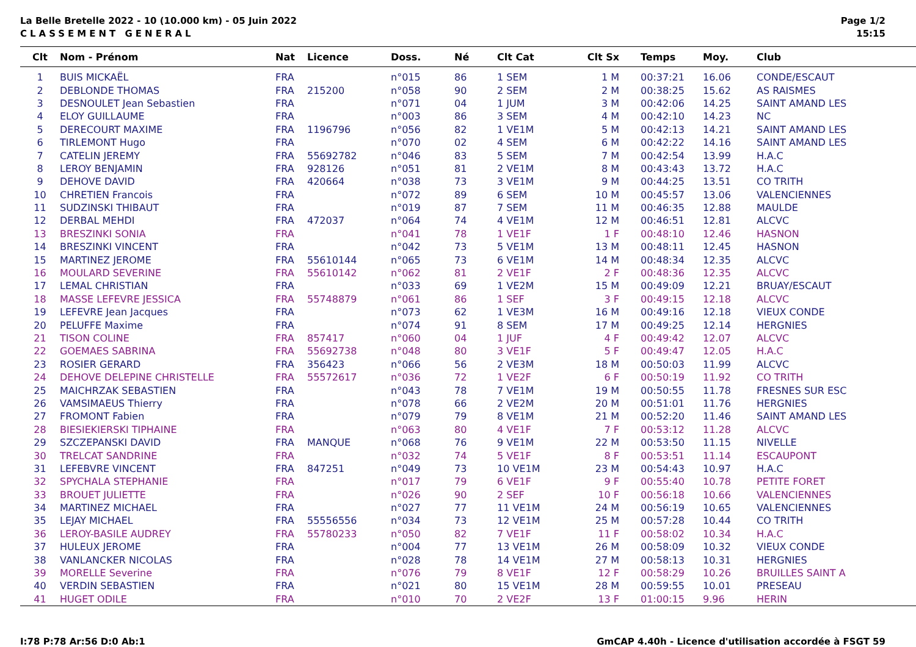La Belle Bretelle 2022 - 10 (10.000 km) - 05 Juin 2022
CLASSEMENT GENERAL
Page 1/2
15:15
| Clt | Nom - Prénom | Nat | Licence | Doss. | Né | Clt Cat | Clt Sx | Temps | Moy. | Club |
| --- | --- | --- | --- | --- | --- | --- | --- | --- | --- | --- |
| 1 | BUIS MICKAËL | FRA | | n°015 | 86 | 1 SEM | 1 M | 00:37:21 | 16.06 | CONDE/ESCAUT |
| 2 | DEBLONDE THOMAS | FRA | 215200 | n°058 | 90 | 2 SEM | 2 M | 00:38:25 | 15.62 | AS RAISMES |
| 3 | DESNOULET Jean Sebastien | FRA | | n°071 | 04 | 1 JUM | 3 M | 00:42:06 | 14.25 | SAINT AMAND LES |
| 4 | ELOY GUILLAUME | FRA | | n°003 | 86 | 3 SEM | 4 M | 00:42:10 | 14.23 | NC |
| 5 | DERECOURT MAXIME | FRA | 1196796 | n°056 | 82 | 1 VE1M | 5 M | 00:42:13 | 14.21 | SAINT AMAND LES |
| 6 | TIRLEMONT Hugo | FRA | | n°070 | 02 | 4 SEM | 6 M | 00:42:22 | 14.16 | SAINT AMAND LES |
| 7 | CATELIN JEREMY | FRA | 55692782 | n°046 | 83 | 5 SEM | 7 M | 00:42:54 | 13.99 | H.A.C |
| 8 | LEROY BENJAMIN | FRA | 928126 | n°051 | 81 | 2 VE1M | 8 M | 00:43:43 | 13.72 | H.A.C |
| 9 | DEHOVE DAVID | FRA | 420664 | n°038 | 73 | 3 VE1M | 9 M | 00:44:25 | 13.51 | CO TRITH |
| 10 | CHRETIEN Francois | FRA | | n°072 | 89 | 6 SEM | 10 M | 00:45:57 | 13.06 | VALENCIENNES |
| 11 | SUDZINSKI THIBAUT | FRA | | n°019 | 87 | 7 SEM | 11 M | 00:46:35 | 12.88 | MAULDE |
| 12 | DERBAL MEHDI | FRA | 472037 | n°064 | 74 | 4 VE1M | 12 M | 00:46:51 | 12.81 | ALCVC |
| 13 | BRESZINKI SONIA | FRA | | n°041 | 78 | 1 VE1F | 1 F | 00:48:10 | 12.46 | HASNON |
| 14 | BRESZINKI VINCENT | FRA | | n°042 | 73 | 5 VE1M | 13 M | 00:48:11 | 12.45 | HASNON |
| 15 | MARTINEZ JEROME | FRA | 55610144 | n°065 | 73 | 6 VE1M | 14 M | 00:48:34 | 12.35 | ALCVC |
| 16 | MOULARD SEVERINE | FRA | 55610142 | n°062 | 81 | 2 VE1F | 2 F | 00:48:36 | 12.35 | ALCVC |
| 17 | LEMAL CHRISTIAN | FRA | | n°033 | 69 | 1 VE2M | 15 M | 00:49:09 | 12.21 | BRUAY/ESCAUT |
| 18 | MASSE LEFEVRE JESSICA | FRA | 55748879 | n°061 | 86 | 1 SEF | 3 F | 00:49:15 | 12.18 | ALCVC |
| 19 | LEFEVRE Jean Jacques | FRA | | n°073 | 62 | 1 VE3M | 16 M | 00:49:16 | 12.18 | VIEUX CONDE |
| 20 | PELUFFE Maxime | FRA | | n°074 | 91 | 8 SEM | 17 M | 00:49:25 | 12.14 | HERGNIES |
| 21 | TISON COLINE | FRA | 857417 | n°060 | 04 | 1 JUF | 4 F | 00:49:42 | 12.07 | ALCVC |
| 22 | GOEMAES SABRINA | FRA | 55692738 | n°048 | 80 | 3 VE1F | 5 F | 00:49:47 | 12.05 | H.A.C |
| 23 | ROSIER GERARD | FRA | 356423 | n°066 | 56 | 2 VE3M | 18 M | 00:50:03 | 11.99 | ALCVC |
| 24 | DEHOVE DELEPINE CHRISTELLE | FRA | 55572617 | n°036 | 72 | 1 VE2F | 6 F | 00:50:19 | 11.92 | CO TRITH |
| 25 | MAICHRZAK SEBASTIEN | FRA | | n°043 | 78 | 7 VE1M | 19 M | 00:50:55 | 11.78 | FRESNES SUR ESC |
| 26 | VAMSIMAEUS Thierry | FRA | | n°078 | 66 | 2 VE2M | 20 M | 00:51:01 | 11.76 | HERGNIES |
| 27 | FROMONT Fabien | FRA | | n°079 | 79 | 8 VE1M | 21 M | 00:52:20 | 11.46 | SAINT AMAND LES |
| 28 | BIESIEKIERSKI TIPHAINE | FRA | | n°063 | 80 | 4 VE1F | 7 F | 00:53:12 | 11.28 | ALCVC |
| 29 | SZCZEPANSKI DAVID | FRA | MANQUE | n°068 | 76 | 9 VE1M | 22 M | 00:53:50 | 11.15 | NIVELLE |
| 30 | TRELCAT SANDRINE | FRA | | n°032 | 74 | 5 VE1F | 8 F | 00:53:51 | 11.14 | ESCAUPONT |
| 31 | LEFEBVRE VINCENT | FRA | 847251 | n°049 | 73 | 10 VE1M | 23 M | 00:54:43 | 10.97 | H.A.C |
| 32 | SPYCHALA STEPHANIE | FRA | | n°017 | 79 | 6 VE1F | 9 F | 00:55:40 | 10.78 | PETITE FORET |
| 33 | BROUET JULIETTE | FRA | | n°026 | 90 | 2 SEF | 10 F | 00:56:18 | 10.66 | VALENCIENNES |
| 34 | MARTINEZ MICHAEL | FRA | | n°027 | 77 | 11 VE1M | 24 M | 00:56:19 | 10.65 | VALENCIENNES |
| 35 | LEJAY MICHAEL | FRA | 55556556 | n°034 | 73 | 12 VE1M | 25 M | 00:57:28 | 10.44 | CO TRITH |
| 36 | LEROY-BASILE AUDREY | FRA | 55780233 | n°050 | 82 | 7 VE1F | 11 F | 00:58:02 | 10.34 | H.A.C |
| 37 | HULEUX JEROME | FRA | | n°004 | 77 | 13 VE1M | 26 M | 00:58:09 | 10.32 | VIEUX CONDE |
| 38 | VANLANCKER NICOLAS | FRA | | n°028 | 78 | 14 VE1M | 27 M | 00:58:13 | 10.31 | HERGNIES |
| 39 | MORELLE Severine | FRA | | n°076 | 79 | 8 VE1F | 12 F | 00:58:29 | 10.26 | BRUILLES SAINT A |
| 40 | VERDIN SEBASTIEN | FRA | | n°021 | 80 | 15 VE1M | 28 M | 00:59:55 | 10.01 | PRESEAU |
| 41 | HUGET ODILE | FRA | | n°010 | 70 | 2 VE2F | 13 F | 01:00:15 | 9.96 | HERIN |
I:78 P:78 Ar:56 D:0 Ab:1 GmCAP 4.40h - Licence d'utilisation accordée à FSGT 59